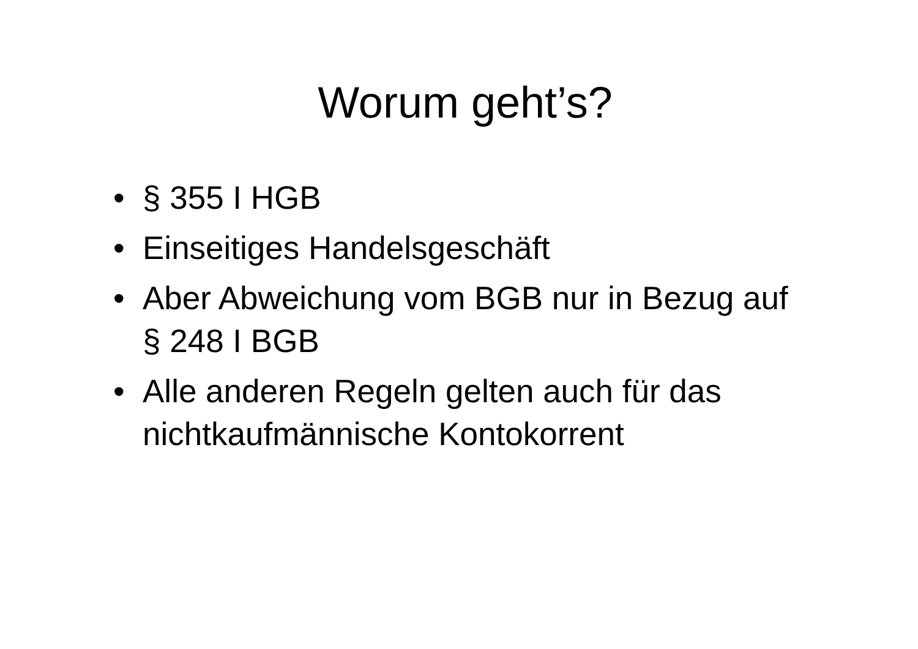Worum geht’s?
• § 355 I HGB
• Einseitiges Handelsgeschäft
• Aber Abweichung vom BGB nur in Bezug auf § 248 I BGB
• Alle anderen Regeln gelten auch für das nichtkaufmännische Kontokorrent